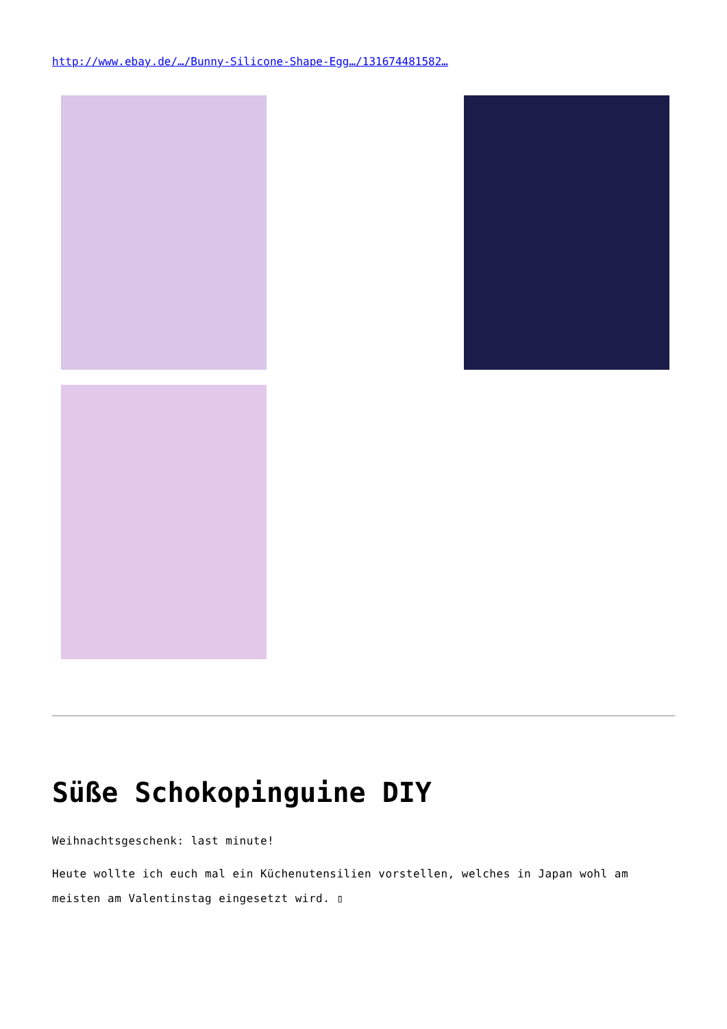http://www.ebay.de/…/Bunny-Silicone-Shape-Egg…/131674481582…
Süße Schokopinguine DIY
Weihnachtsgeschenk: last minute!
Heute wollte ich euch mal ein Küchenutensilien vorstellen, welches in Japan wohl am meisten am Valentinstag eingesetzt wird. ▯